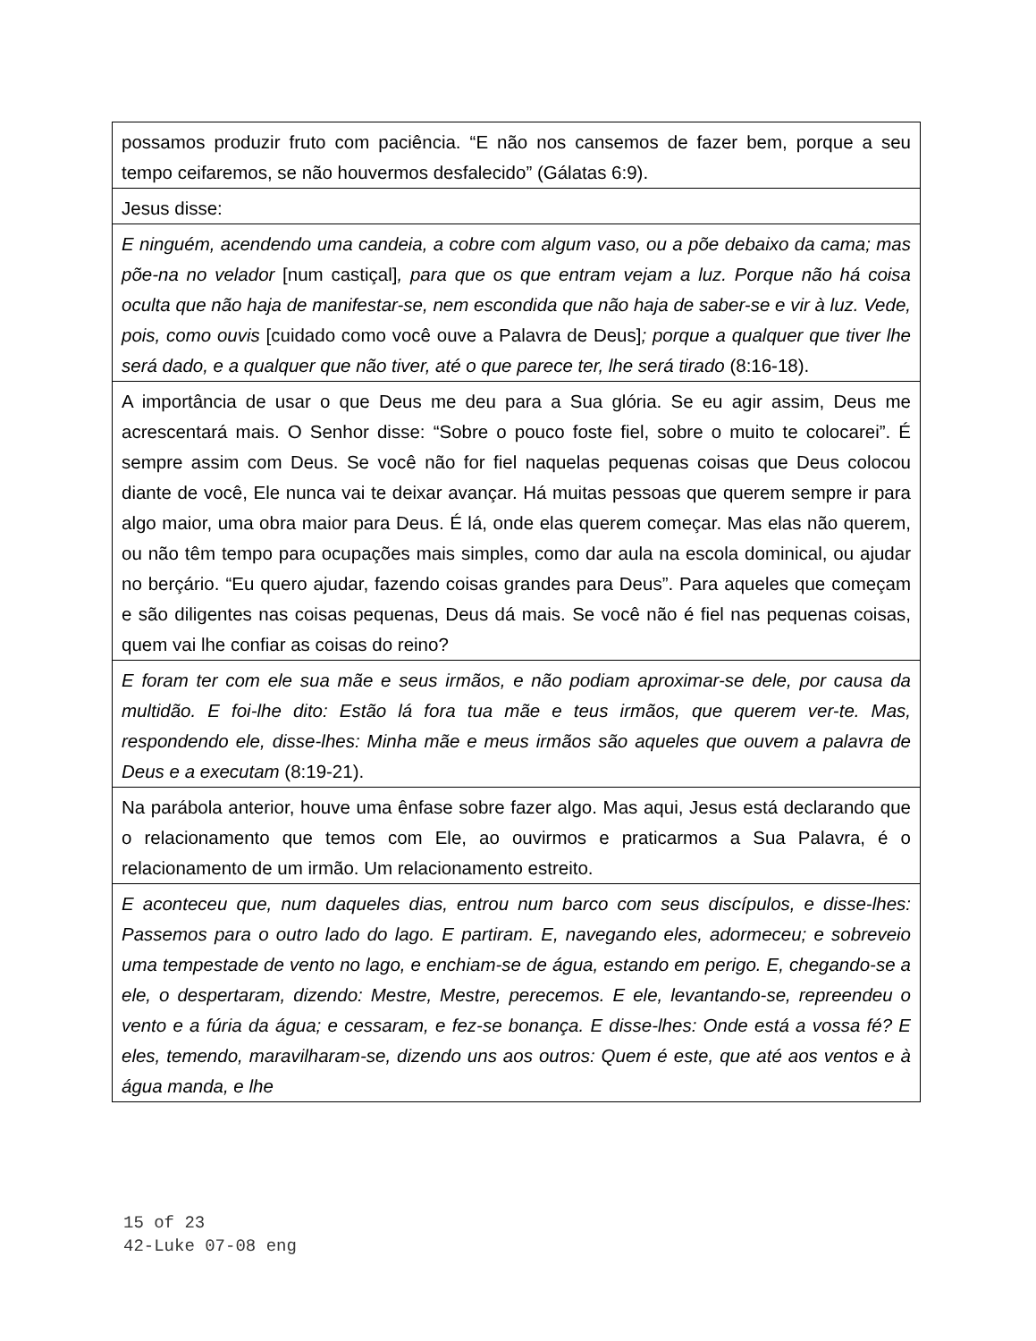| possamos produzir fruto com paciência. “E não nos cansemos de fazer bem, porque a seu tempo ceifaremos, se não houvermos desfalecido” (Gálatas 6:9). |
| Jesus disse: |
| E ninguém, acendendo uma candeia, a cobre com algum vaso, ou a põe debaixo da cama; mas põe-na no velador [num castiçal] , para que os que entram vejam a luz. Porque não há coisa oculta que não haja de manifestar-se, nem escondida que não haja de saber-se e vir à luz. Vede, pois, como ouvis [cuidado como você ouve a Palavra de Deus] ; porque a qualquer que tiver lhe será dado, e a qualquer que não tiver, até o que parece ter, lhe será tirado (8:16-18). |
| A importância de usar o que Deus me deu para a Sua glória. Se eu agir assim, Deus me acrescentará mais. O Senhor disse: “Sobre o pouco foste fiel, sobre o muito te colocarei”. É sempre assim com Deus. Se você não for fiel naquelas pequenas coisas que Deus colocou diante de você, Ele nunca vai te deixar avançar. Há muitas pessoas que querem sempre ir para algo maior, uma obra maior para Deus. É lá, onde elas querem começar. Mas elas não querem, ou não têm tempo para ocupações mais simples, como dar aula na escola dominical, ou ajudar no berçário. “Eu quero ajudar, fazendo coisas grandes para Deus”. Para aqueles que começam e são diligentes nas coisas pequenas, Deus dá mais. Se você não é fiel nas pequenas coisas, quem vai lhe confiar as coisas do reino? |
| E foram ter com ele sua mãe e seus irmãos, e não podiam aproximar-se dele, por causa da multidão. E foi-lhe dito: Estão lá fora tua mãe e teus irmãos, que querem ver-te. Mas, respondendo ele, disse-lhes: Minha mãe e meus irmãos são aqueles que ouvem a palavra de Deus e a executam (8:19-21). |
| Na parábola anterior, houve uma ênfase sobre fazer algo. Mas aqui, Jesus está declarando que o relacionamento que temos com Ele, ao ouvirmos e praticarmos a Sua Palavra, é o relacionamento de um irmão. Um relacionamento estreito. |
| E aconteceu que, num daqueles dias, entrou num barco com seus discípulos, e disse-lhes: Passemos para o outro lado do lago. E partiram. E, navegando eles, adormeceu; e sobreveio uma tempestade de vento no lago, e enchiam-se de água, estando em perigo. E, chegando-se a ele, o despertaram, dizendo: Mestre, Mestre, perecemos. E ele, levantando-se, repreendeu o vento e a fúria da água; e cessaram, e fez-se bonança. E disse-lhes: Onde está a vossa fé? E eles, temendo, maravilharam-se, dizendo uns aos outros: Quem é este, que até aos ventos e à água manda, e lhe |
15 of 23
42-Luke 07-08 eng